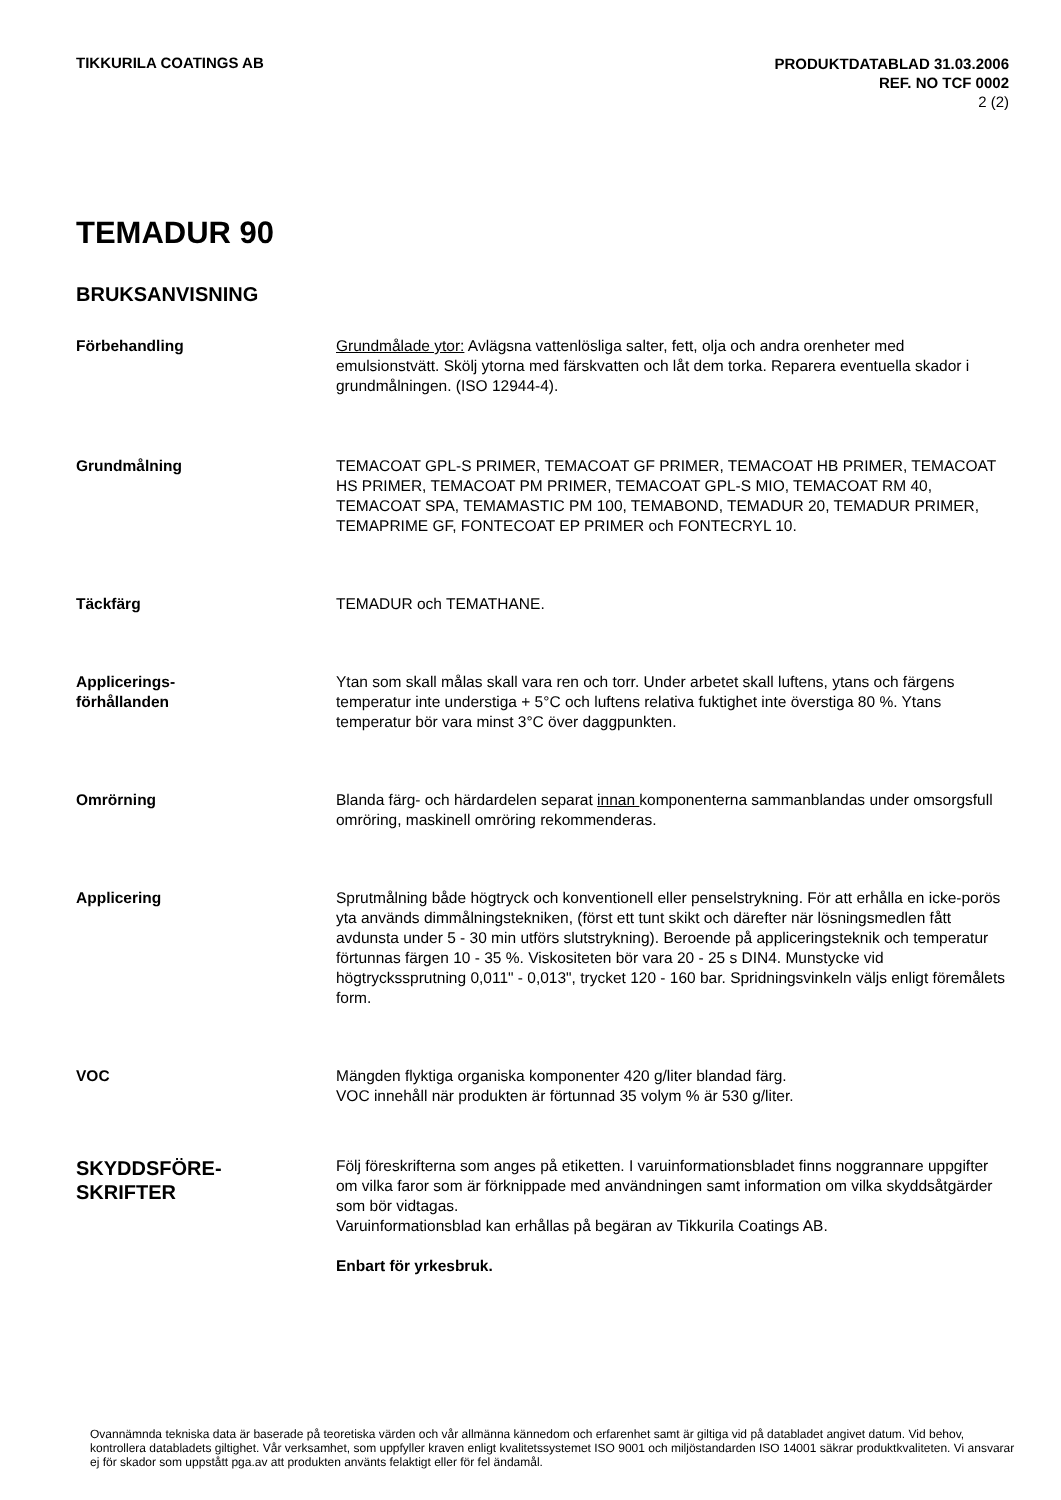TIKKURILA COATINGS AB
PRODUKTDATABLAD 31.03.2006
REF. NO TCF 0002
2 (2)
TEMADUR 90
BRUKSANVISNING
Förbehandling Grundmålade ytor: Avlägsna vattenlösliga salter, fett, olja och andra orenheter med emulsionstvätt. Skölj ytorna med färskvatten och låt dem torka. Reparera eventuella skador i grundmålningen. (ISO 12944-4).
Grundmålning TEMACOAT GPL-S PRIMER, TEMACOAT GF PRIMER, TEMACOAT HB PRIMER, TEMACOAT HS PRIMER, TEMACOAT PM PRIMER, TEMACOAT GPL-S MIO, TEMACOAT RM 40, TEMACOAT SPA, TEMAMASTIC PM 100, TEMABOND, TEMADUR 20, TEMADUR PRIMER, TEMAPRIME GF, FONTECOAT EP PRIMER och FONTECRYL 10.
Täckfärg TEMADUR och TEMATHANE.
Applicerings-
förhållanden
Ytan som skall målas skall vara ren och torr. Under arbetet skall luftens, ytans och färgens temperatur inte understiga + 5°C och luftens relativa fuktighet inte överstiga 80 %. Ytans temperatur bör vara minst 3°C över daggpunkten.
Omrörning Blanda färg- och härdardelen separat innan komponenterna sammanblandas under omsorgsfull omröring, maskinell omröring rekommenderas.
Applicering Sprutmålning både högtryck och konventionell eller penselstrykning. För att erhålla en icke-porös yta används dimmålningstekniken, (först ett tunt skikt och därefter när lösningsmedlen fått avdunsta under 5 - 30 min utförs slutstrykning). Beroende på appliceringsteknik och temperatur förtunnas färgen 10 - 35 %. Viskositeten bör vara 20 - 25 s DIN4. Munstycke vid högtryckssprutning 0,011" - 0,013", trycket 120 - 160 bar. Spridningsvinkeln väljs enligt föremålets form.
VOC Mängden flyktiga organiska komponenter 420 g/liter blandad färg.
VOC innehåll när produkten är förtunnad 35 volym % är 530 g/liter.
SKYDDSFÖRE-
SKRIFTER
Följ föreskrifterna som anges på etiketten. I varuinformationsbladet finns noggrannare uppgifter om vilka faror som är förknippade med användningen samt information om vilka skyddsåtgärder som bör vidtagas.
Varuinformationsblad kan erhållas på begäran av Tikkurila Coatings AB.
Enbart för yrkesbruk.
Ovannämnda tekniska data är baserade på teoretiska värden och vår allmänna kännedom och erfarenhet samt är giltiga vid på databladet angivet datum. Vid behov, kontrollera databladets giltighet. Vår verksamhet, som uppfyller kraven enligt kvalitetssystemet ISO 9001 och miljöstandarden ISO 14001 säkrar produktkvaliteten. Vi ansvarar ej för skador som uppstått pga.av att produkten använts felaktigt eller för fel ändamål.